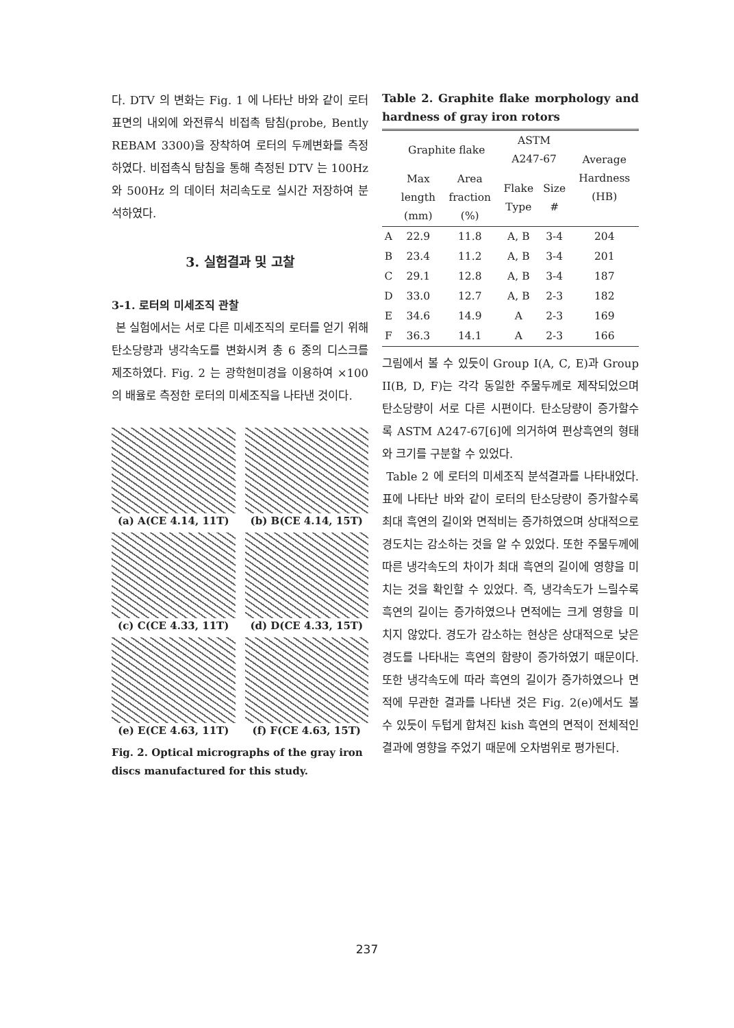다. DTV 의 변화는 Fig. 1 에 나타난 바와 같이 로터표면의 내외에 와전류식 비접촉 탐침(probe, Bently REBAM 3300)을 장착하여 로터의 두께변화를 측정하였다. 비접촉식 탐침을 통해 측정된 DTV 는 100Hz 와 500Hz 의 데이터 처리속도로 실시간 저장하여 분석하였다.
3. 실험결과 및 고찰
3-1. 로터의 미세조직 관찰
본 실험에서는 서로 다른 미세조직의 로터를 얻기 위해 탄소당량과 냉각속도를 변화시켜 총 6 종의 디스크를 제조하였다. Fig. 2 는 광학현미경을 이용하여 ×100 의 배율로 측정한 로터의 미세조직을 나타낸 것이다.
(a) A(CE 4.14, 11T)
(b) B(CE 4.14, 15T)
(c) C(CE 4.33, 11T)
(d) D(CE 4.33, 15T)
(e) E(CE 4.63, 11T)
(f) F(CE 4.63, 15T)
Fig. 2. Optical micrographs of the gray iron discs manufactured for this study.
Table 2. Graphite flake morphology and hardness of gray iron rotors
| | Graphite flake | | ASTM A247-67 | | Average Hardness (HB) |
| --- | --- | --- | --- | --- | --- |
| | Max length (mm) | Area fraction (%) | Flake Type | Size # | |
| A | 22.9 | 11.8 | A, B | 3-4 | 204 |
| B | 23.4 | 11.2 | A, B | 3-4 | 201 |
| C | 29.1 | 12.8 | A, B | 3-4 | 187 |
| D | 33.0 | 12.7 | A, B | 2-3 | 182 |
| E | 34.6 | 14.9 | A | 2-3 | 169 |
| F | 36.3 | 14.1 | A | 2-3 | 166 |
그림에서 볼 수 있듯이 Group I(A, C, E)과 Group II(B, D, F)는 각각 동일한 주물두께로 제작되었으며 탄소당량이 서로 다른 시편이다. 탄소당량이 증가할수록 ASTM A247-67[6]에 의거하여 편상흑연의 형태와 크기를 구분할 수 있었다.
Table 2 에 로터의 미세조직 분석결과를 나타내었다. 표에 나타난 바와 같이 로터의 탄소당량이 증가할수록 최대 흑연의 길이와 면적비는 증가하였으며 상대적으로 경도치는 감소하는 것을 알 수 있었다. 또한 주물두께에 따른 냉각속도의 차이가 최대 흑연의 길이에 영향을 미치는 것을 확인할 수 있었다. 즉, 냉각속도가 느릴수록 흑연의 길이는 증가하였으나 면적에는 크게 영향을 미치지 않았다. 경도가 감소하는 현상은 상대적으로 낮은 경도를 나타내는 흑연의 함량이 증가하였기 때문이다. 또한 냉각속도에 따라 흑연의 길이가 증가하였으나 면적에 무관한 결과를 나타낸 것은 Fig. 2(e)에서도 볼 수 있듯이 두텁게 합쳐진 kish 흑연의 면적이 전체적인 결과에 영향을 주었기 때문에 오차범위로 평가된다.
237